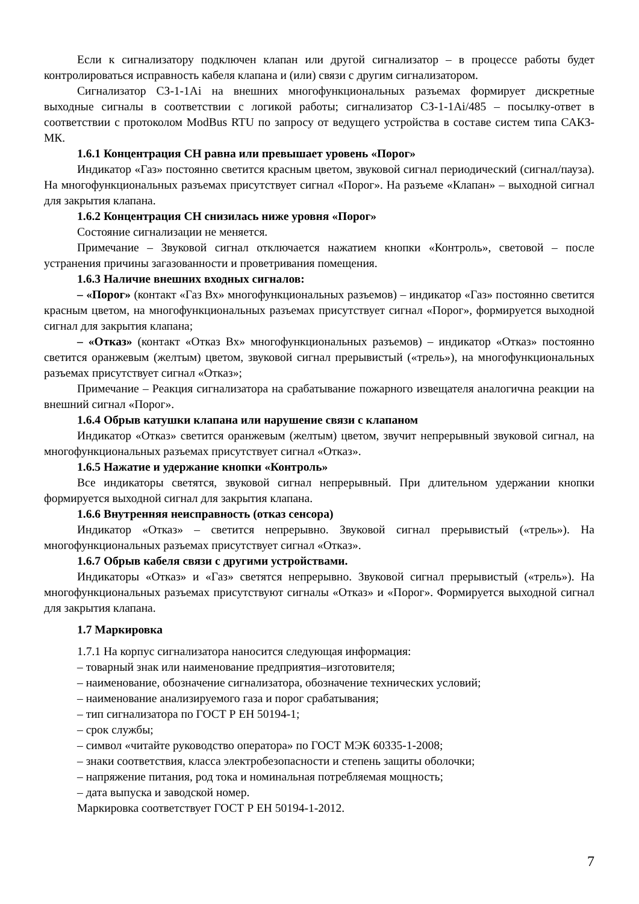Если к сигнализатору подключен клапан или другой сигнализатор – в процессе работы будет контролироваться исправность кабеля клапана и (или) связи с другим сигнализатором.
Сигнализатор СЗ-1-1Ai на внешних многофункциональных разъемах формирует дискретные выходные сигналы в соответствии с логикой работы; сигнализатор СЗ-1-1Ai/485 – посылку-ответ в соответствии с протоколом ModBus RTU по запросу от ведущего устройства в составе систем типа САКЗ-МК.
1.6.1 Концентрация СН равна или превышает уровень «Порог»
Индикатор «Газ» постоянно светится красным цветом, звуковой сигнал периодический (сигнал/пауза). На многофункциональных разъемах присутствует сигнал «Порог». На разъеме «Клапан» – выходной сигнал для закрытия клапана.
1.6.2 Концентрация СН снизилась ниже уровня «Порог»
Состояние сигнализации не меняется.
Примечание – Звуковой сигнал отключается нажатием кнопки «Контроль», световой – после устранения причины загазованности и проветривания помещения.
1.6.3 Наличие внешних входных сигналов:
– «Порог» (контакт «Газ Вх» многофункциональных разъемов) – индикатор «Газ» постоянно светится красным цветом, на многофункциональных разъемах присутствует сигнал «Порог», формируется выходной сигнал для закрытия клапана;
– «Отказ» (контакт «Отказ Вх» многофункциональных разъемов) – индикатор «Отказ» постоянно светится оранжевым (желтым) цветом, звуковой сигнал прерывистый («трель»), на многофункциональных разъемах присутствует сигнал «Отказ»;
Примечание – Реакция сигнализатора на срабатывание пожарного извещателя аналогична реакции на внешний сигнал «Порог».
1.6.4 Обрыв катушки клапана или нарушение связи с клапаном
Индикатор «Отказ» светится оранжевым (желтым) цветом, звучит непрерывный звуковой сигнал, на многофункциональных разъемах присутствует сигнал «Отказ».
1.6.5 Нажатие и удержание кнопки «Контроль»
Все индикаторы светятся, звуковой сигнал непрерывный. При длительном удержании кнопки формируется выходной сигнал для закрытия клапана.
1.6.6 Внутренняя неисправность (отказ сенсора)
Индикатор «Отказ» – светится непрерывно. Звуковой сигнал прерывистый («трель»). На многофункциональных разъемах присутствует сигнал «Отказ».
1.6.7 Обрыв кабеля связи с другими устройствами.
Индикаторы «Отказ» и «Газ» светятся непрерывно. Звуковой сигнал прерывистый («трель»). На многофункциональных разъемах присутствуют сигналы «Отказ» и «Порог». Формируется выходной сигнал для закрытия клапана.
1.7 Маркировка
1.7.1 На корпус сигнализатора наносится следующая информация:
– товарный знак или наименование предприятия–изготовителя;
– наименование, обозначение сигнализатора, обозначение технических условий;
– наименование анализируемого газа и порог срабатывания;
– тип сигнализатора по ГОСТ Р ЕН 50194-1;
– срок службы;
– символ «читайте руководство оператора» по ГОСТ МЭК 60335-1-2008;
– знаки соответствия, класса электробезопасности и степень защиты оболочки;
– напряжение питания, род тока и номинальная потребляемая мощность;
– дата выпуска и заводской номер.
Маркировка соответствует ГОСТ Р ЕН 50194-1-2012.
7